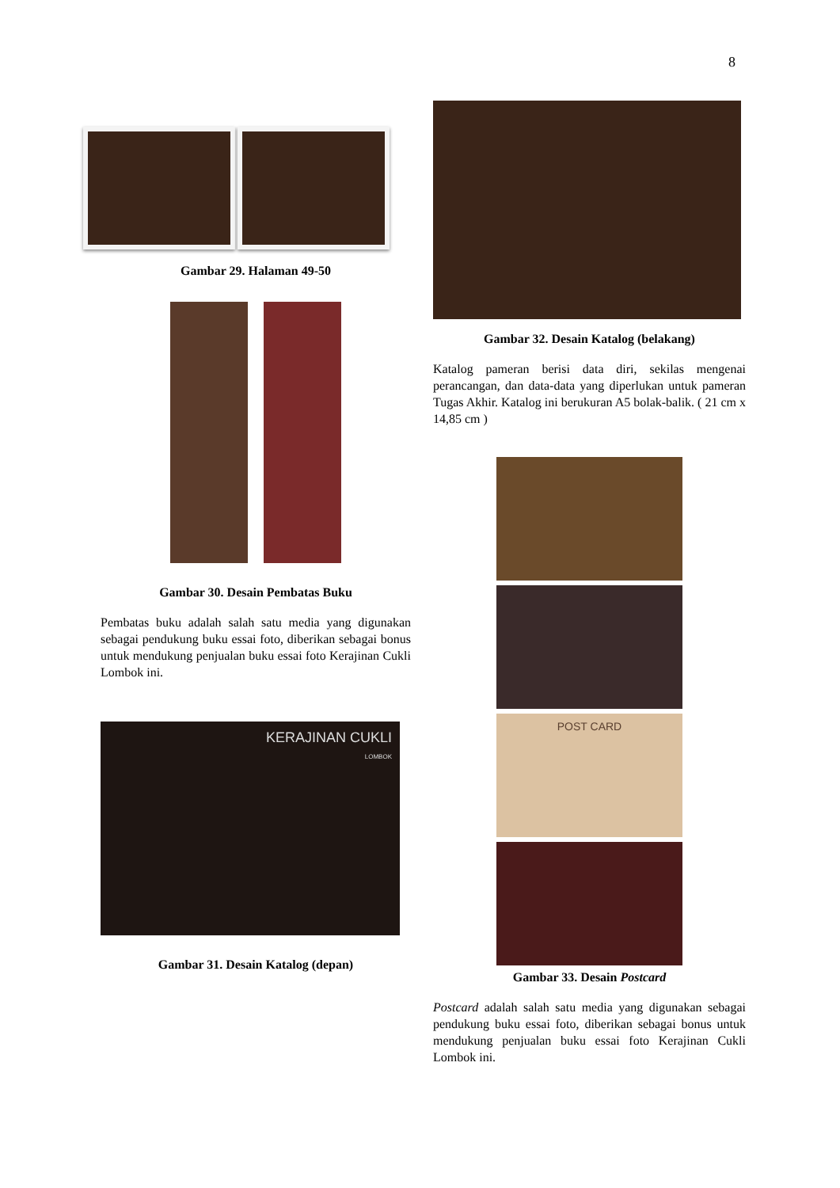8
Gambar 29. Halaman 49-50
Gambar 30. Desain Pembatas Buku
Pembatas buku adalah salah satu media yang digunakan sebagai pendukung buku essai foto, diberikan sebagai bonus untuk mendukung penjualan buku essai foto Kerajinan Cukli Lombok ini.
KERAJINAN CUKLI
LOMBOK
Gambar 31. Desain Katalog (depan)
Gambar 32. Desain Katalog (belakang)
Katalog pameran berisi data diri, sekilas mengenai perancangan, dan data-data yang diperlukan untuk pameran Tugas Akhir. Katalog ini berukuran A5 bolak-balik. ( 21 cm x 14,85 cm )
POST CARD
Gambar 33. Desain Postcard
Postcard adalah salah satu media yang digunakan sebagai pendukung buku essai foto, diberikan sebagai bonus untuk mendukung penjualan buku essai foto Kerajinan Cukli Lombok ini.